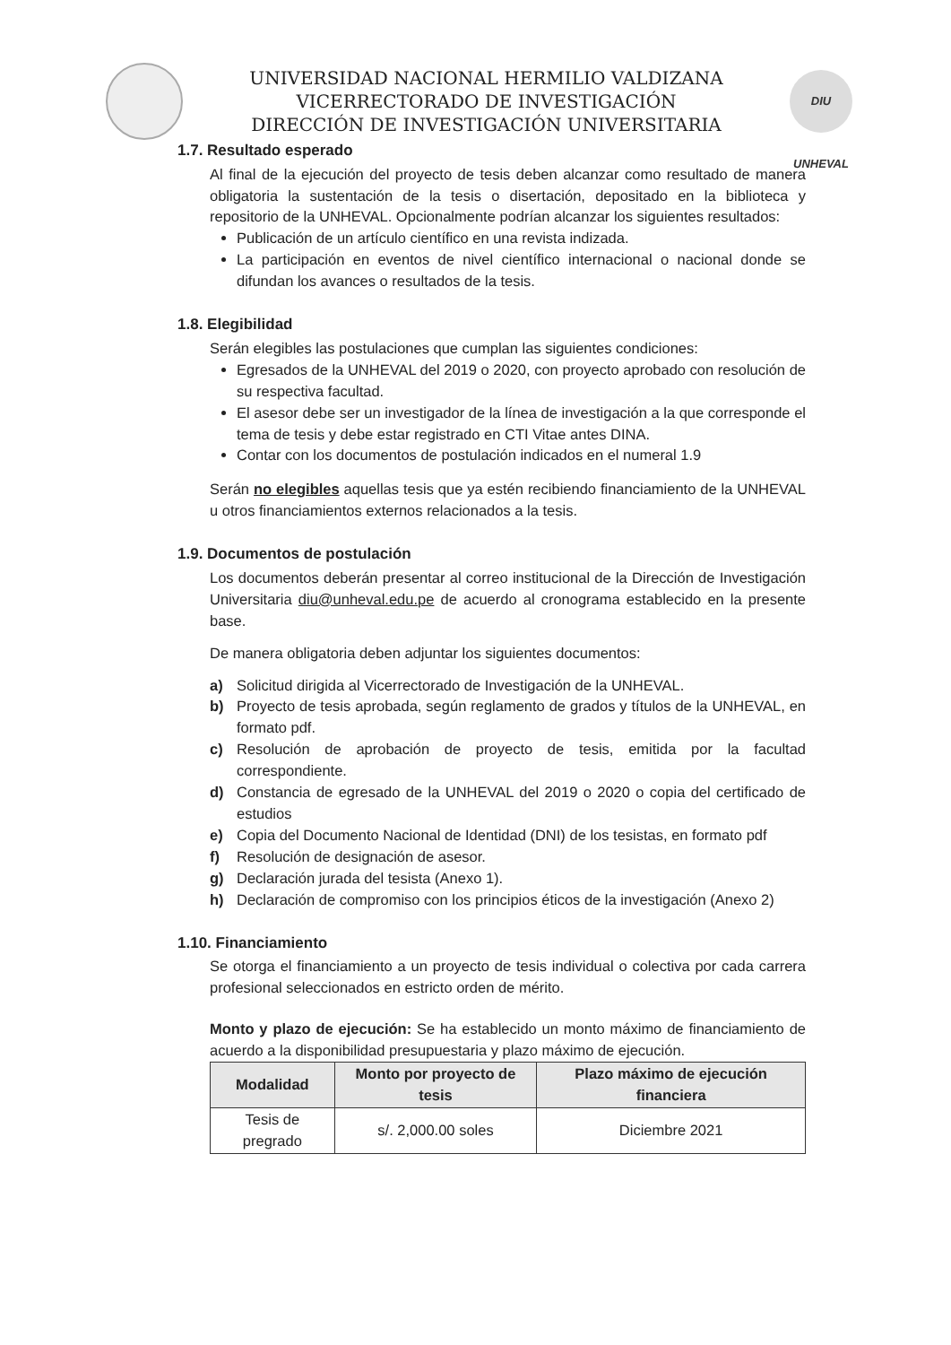UNIVERSIDAD NACIONAL HERMILIO VALDIZANA
VICERRECTORADO DE INVESTIGACIÓN
DIRECCIÓN DE INVESTIGACIÓN UNIVERSITARIA
DIU UNHEVAL
1.7. Resultado esperado
Al final de la ejecución del proyecto de tesis deben alcanzar como resultado de manera obligatoria la sustentación de la tesis o disertación, depositado en la biblioteca y repositorio de la UNHEVAL. Opcionalmente podrían alcanzar los siguientes resultados:
Publicación de un artículo científico en una revista indizada.
La participación en eventos de nivel científico internacional o nacional donde se difundan los avances o resultados de la tesis.
1.8. Elegibilidad
Serán elegibles las postulaciones que cumplan las siguientes condiciones:
Egresados de la UNHEVAL del 2019 o 2020, con proyecto aprobado con resolución de su respectiva facultad.
El asesor debe ser un investigador de la línea de investigación a la que corresponde el tema de tesis y debe estar registrado en CTI Vitae antes DINA.
Contar con los documentos de postulación indicados en el numeral 1.9
Serán no elegibles aquellas tesis que ya estén recibiendo financiamiento de la UNHEVAL u otros financiamientos externos relacionados a la tesis.
1.9. Documentos de postulación
Los documentos deberán presentar al correo institucional de la Dirección de Investigación Universitaria diu@unheval.edu.pe de acuerdo al cronograma establecido en la presente base.
De manera obligatoria deben adjuntar los siguientes documentos:
a) Solicitud dirigida al Vicerrectorado de Investigación de la UNHEVAL.
b) Proyecto de tesis aprobada, según reglamento de grados y títulos de la UNHEVAL, en formato pdf.
c) Resolución de aprobación de proyecto de tesis, emitida por la facultad correspondiente.
d) Constancia de egresado de la UNHEVAL del 2019 o 2020 o copia del certificado de estudios
e) Copia del Documento Nacional de Identidad (DNI) de los tesistas, en formato pdf
f) Resolución de designación de asesor.
g) Declaración jurada del tesista (Anexo 1).
h) Declaración de compromiso con los principios éticos de la investigación (Anexo 2)
1.10. Financiamiento
Se otorga el financiamiento a un proyecto de tesis individual o colectiva por cada carrera profesional seleccionados en estricto orden de mérito.
Monto y plazo de ejecución: Se ha establecido un monto máximo de financiamiento de acuerdo a la disponibilidad presupuestaria y plazo máximo de ejecución.
| Modalidad | Monto por proyecto de tesis | Plazo máximo de ejecución financiera |
| --- | --- | --- |
| Tesis de pregrado | s/. 2,000.00 soles | Diciembre 2021 |